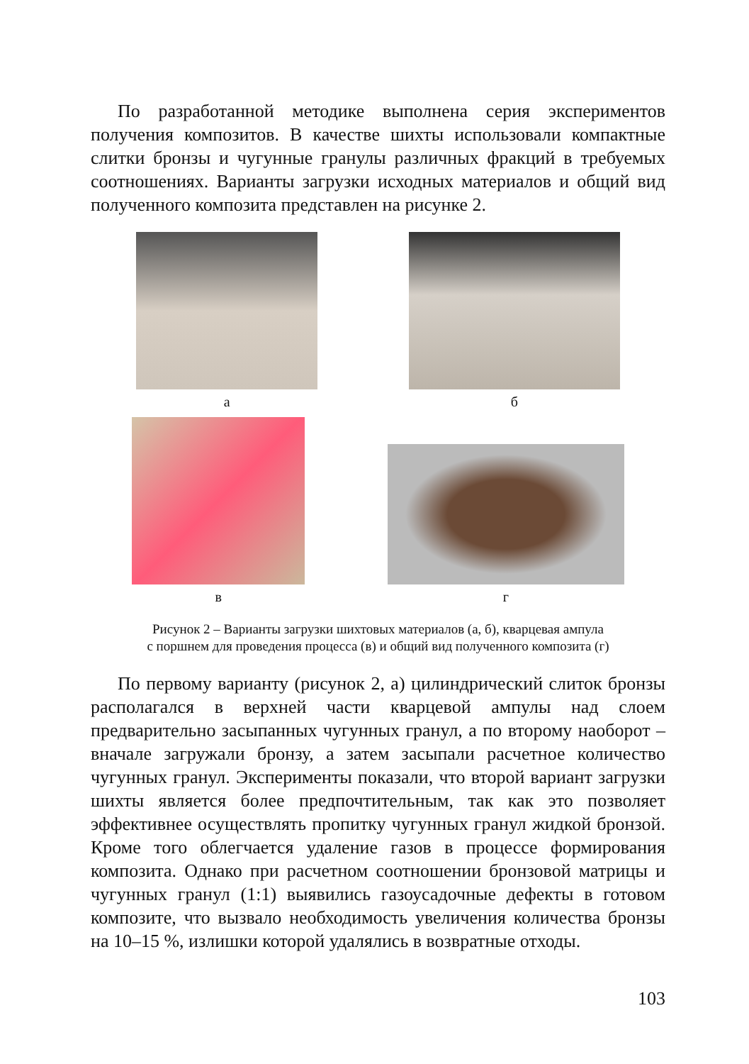По разработанной методике выполнена серия экспериментов получения композитов. В качестве шихты использовали компактные слитки бронзы и чугунные гранулы различных фракций в требуемых соотношениях. Варианты загрузки исходных материалов и общий вид полученного композита представлен на рисунке 2.
а
б
в
г
Рисунок 2 – Варианты загрузки шихтовых материалов (а, б), кварцевая ампула
с поршнем для проведения процесса (в) и общий вид полученного композита (г)
По первому варианту (рисунок 2, а) цилиндрический слиток бронзы располагался в верхней части кварцевой ампулы над слоем предварительно засыпанных чугунных гранул, а по второму наоборот – вначале загружали бронзу, а затем засыпали расчетное количество чугунных гранул. Эксперименты показали, что второй вариант загрузки шихты является более предпочтительным, так как это позволяет эффективнее осуществлять пропитку чугунных гранул жидкой бронзой. Кроме того облегчается удаление газов в процессе формирования композита. Однако при расчетном соотношении бронзовой матрицы и чугунных гранул (1:1) выявились газоусадочные дефекты в готовом композите, что вызвало необходимость увеличения количества бронзы на 10–15 %, излишки которой удалялись в возвратные отходы.
103